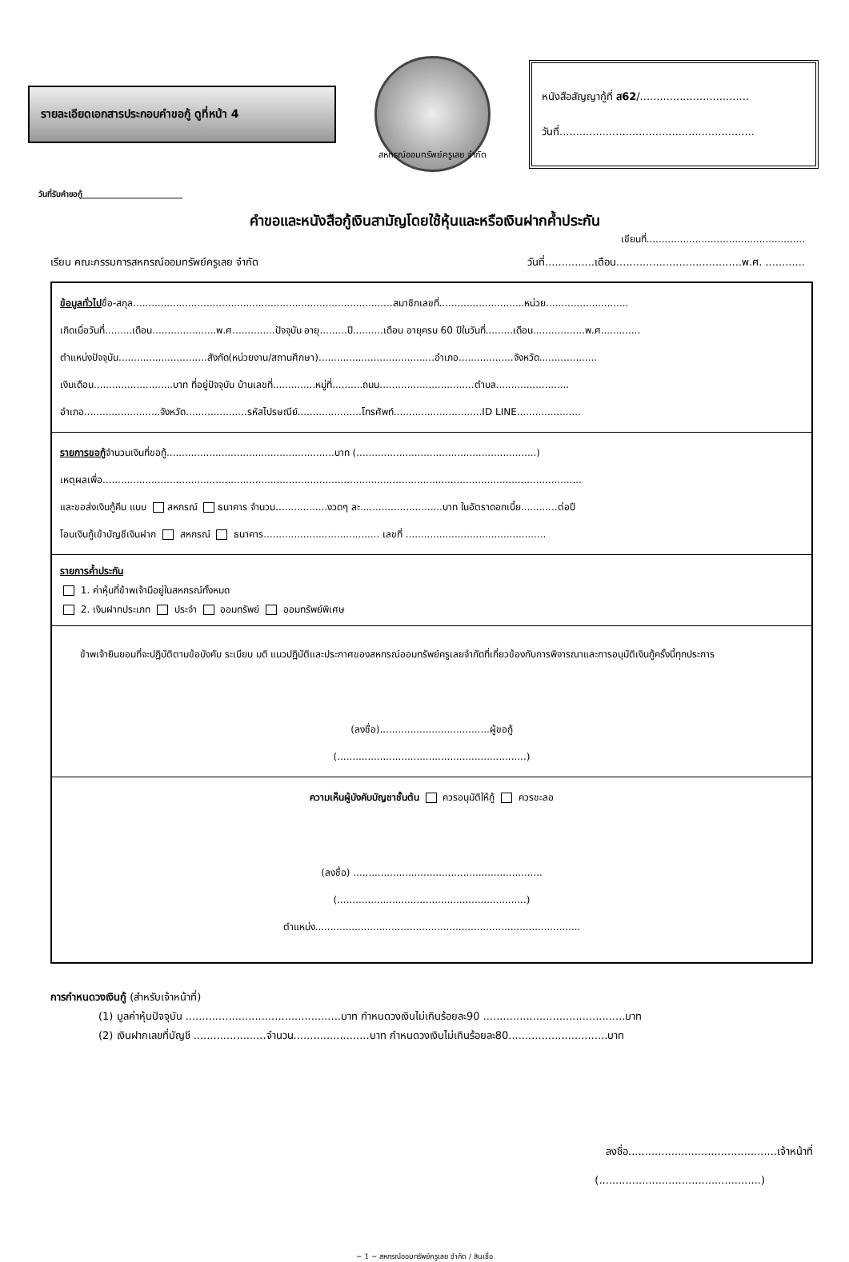รายละเอียดเอกสารประกอบคำขอกู้ ดูที่หน้า 4
สหกรณ์ออมทรัพย์ครูเลย จำกัด
หนังสือสัญญากู้ที่ ส62/.................................
วันที่...........................................................
วันที่รับคำขอกู้_________________________
คำขอและหนังสือกู้เงินสามัญโดยใช้หุ้นและหรือเงินฝากค้ำประกัน
เขียนที่....................................................
เรียน คณะกรรมการสหกรณ์ออมทรัพย์ครูเลย จำกัด วันที่...............เดือน......................................พ.ศ. ............
ข้อมูลทั่วไปชื่อ-สกุล.....................................................................................สมาชิกเลขที่............................หน่วย...........................
เกิดเมื่อวันที่.........เดือน.....................พ.ศ..............ปัจจุบัน อายุ.........ปี..........เดือน อายุครบ 60 ปีในวันที่.........เดือน.................พ.ศ.............
ตำแหน่งปัจจุบัน.............................สังกัด(หน่วยงาน/สถานศึกษา)......................................อำเภอ..................จังหวัด...................
เงินเดือน..........................บาท ที่อยู่ปัจจุบัน บ้านเลขที่..............หมู่ที่..........ถนน...............................ตำบล........................
อำเภอ.........................จังหวัด....................รหัสไปรษณีย์.....................โทรศัพท์.............................ID LINE.....................
รายการขอกู้จำนวนเงินที่ขอกู้.......................................................บาท (...........................................................)
เหตุผลเพื่อ.............................................................................................................................................................
และขอส่งเงินกู้คืน แบบ สหกรณ์ ธนาคาร จำนวน.................งวดๆ ละ...........................บาท ในอัตราดอกเบี้ย............ต่อปี
โอนเงินกู้เข้าบัญชีเงินฝาก สหกรณ์ ธนาคาร...................................... เลขที่ ..............................................
รายการค้ำประกัน
1. ค่าหุ้นที่ข้าพเจ้ามีอยู่ในสหกรณ์ทั้งหมด
2. เงินฝากประเภท ประจำ ออมทรัพย์ ออมทรัพย์พิเศษ
ข้าพเจ้ายินยอมที่จะปฏิบัติตามข้อบังคับ ระเบียบ มติ แนวปฏิบัติและประกาศของสหกรณ์ออมทรัพย์ครูเลยจำกัดที่เกี่ยวข้องกับการพิจารณาและการอนุมัติเงินกู้ครั้งนี้ทุกประการ
(ลงชื่อ)....................................ผู้ขอกู้
(..............................................................)
ความเห็นผู้บังคับบัญชาชั้นต้น ควรอนุมัติให้กู้ ควรชะลอ
(ลงชื่อ) ..............................................................
(..............................................................)
ตำแหน่ง.......................................................................................
การกำหนดวงเงินกู้ (สำหรับเจ้าหน้าที่)
(1) มูลค่าหุ้นปัจจุบัน ...............................................บาท กำหนดวงเงินไม่เกินร้อยละ90 ...........................................บาท
(2) เงินฝากเลขที่บัญชี ......................จำนวน.......................บาท กำหนดวงเงินไม่เกินร้อยละ80..............................บาท
ลงชื่อ.............................................เจ้าหน้าที่
(.................................................)
~ 1 ~ สหกรณ์ออมทรัพย์ครูเลย จำกัด / สินเชื่อ